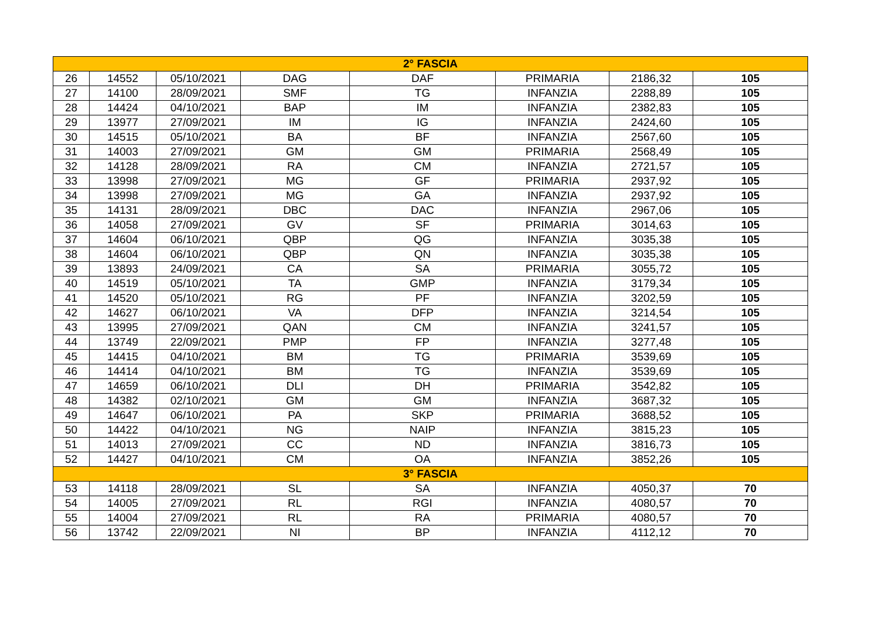| 2° FASCIA | | | | | | | |
| 26 | 14552 | 05/10/2021 | DAG | DAF | PRIMARIA | 2186,32 | 105 |
| 27 | 14100 | 28/09/2021 | SMF | TG | INFANZIA | 2288,89 | 105 |
| 28 | 14424 | 04/10/2021 | BAP | IM | INFANZIA | 2382,83 | 105 |
| 29 | 13977 | 27/09/2021 | IM | IG | INFANZIA | 2424,60 | 105 |
| 30 | 14515 | 05/10/2021 | BA | BF | INFANZIA | 2567,60 | 105 |
| 31 | 14003 | 27/09/2021 | GM | GM | PRIMARIA | 2568,49 | 105 |
| 32 | 14128 | 28/09/2021 | RA | CM | INFANZIA | 2721,57 | 105 |
| 33 | 13998 | 27/09/2021 | MG | GF | PRIMARIA | 2937,92 | 105 |
| 34 | 13998 | 27/09/2021 | MG | GA | INFANZIA | 2937,92 | 105 |
| 35 | 14131 | 28/09/2021 | DBC | DAC | INFANZIA | 2967,06 | 105 |
| 36 | 14058 | 27/09/2021 | GV | SF | PRIMARIA | 3014,63 | 105 |
| 37 | 14604 | 06/10/2021 | QBP | QG | INFANZIA | 3035,38 | 105 |
| 38 | 14604 | 06/10/2021 | QBP | QN | INFANZIA | 3035,38 | 105 |
| 39 | 13893 | 24/09/2021 | CA | SA | PRIMARIA | 3055,72 | 105 |
| 40 | 14519 | 05/10/2021 | TA | GMP | INFANZIA | 3179,34 | 105 |
| 41 | 14520 | 05/10/2021 | RG | PF | INFANZIA | 3202,59 | 105 |
| 42 | 14627 | 06/10/2021 | VA | DFP | INFANZIA | 3214,54 | 105 |
| 43 | 13995 | 27/09/2021 | QAN | CM | INFANZIA | 3241,57 | 105 |
| 44 | 13749 | 22/09/2021 | PMP | FP | INFANZIA | 3277,48 | 105 |
| 45 | 14415 | 04/10/2021 | BM | TG | PRIMARIA | 3539,69 | 105 |
| 46 | 14414 | 04/10/2021 | BM | TG | INFANZIA | 3539,69 | 105 |
| 47 | 14659 | 06/10/2021 | DLI | DH | PRIMARIA | 3542,82 | 105 |
| 48 | 14382 | 02/10/2021 | GM | GM | INFANZIA | 3687,32 | 105 |
| 49 | 14647 | 06/10/2021 | PA | SKP | PRIMARIA | 3688,52 | 105 |
| 50 | 14422 | 04/10/2021 | NG | NAIP | INFANZIA | 3815,23 | 105 |
| 51 | 14013 | 27/09/2021 | CC | ND | INFANZIA | 3816,73 | 105 |
| 52 | 14427 | 04/10/2021 | CM | OA | INFANZIA | 3852,26 | 105 |
| 3° FASCIA | | | | | | | |
| 53 | 14118 | 28/09/2021 | SL | SA | INFANZIA | 4050,37 | 70 |
| 54 | 14005 | 27/09/2021 | RL | RGI | INFANZIA | 4080,57 | 70 |
| 55 | 14004 | 27/09/2021 | RL | RA | PRIMARIA | 4080,57 | 70 |
| 56 | 13742 | 22/09/2021 | NI | BP | INFANZIA | 4112,12 | 70 |